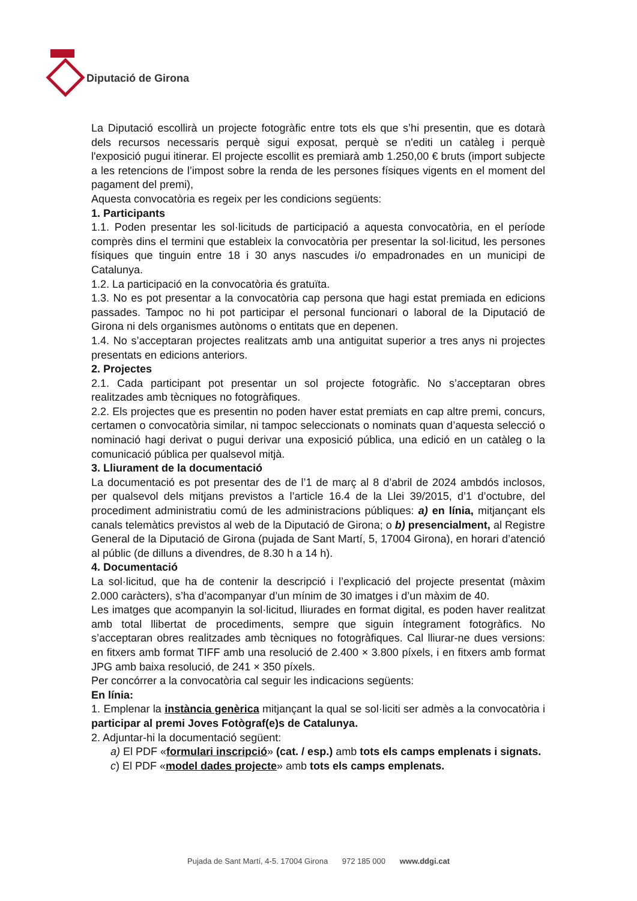Diputació de Girona
La Diputació escollirà un projecte fotogràfic entre tots els que s’hi presentin, que es dotarà dels recursos necessaris perquè sigui exposat, perquè se n'editi un catàleg i perquè l'exposició pugui itinerar. El projecte escollit es premiarà amb 1.250,00 € bruts (import subjecte a les retencions de l’impost sobre la renda de les persones físiques vigents en el moment del pagament del premi),
Aquesta convocatòria es regeix per les condicions següents:
1. Participants
1.1. Poden presentar les sol·licituds de participació a aquesta convocatòria, en el període comprès dins el termini que estableix la convocatòria per presentar la sol·licitud, les persones físiques que tinguin entre 18 i 30 anys nascudes i/o empadronades en un municipi de Catalunya.
1.2. La participació en la convocatòria és gratuïta.
1.3. No es pot presentar a la convocatòria cap persona que hagi estat premiada en edicions passades. Tampoc no hi pot participar el personal funcionari o laboral de la Diputació de Girona ni dels organismes autònoms o entitats que en depenen.
1.4. No s’acceptaran projectes realitzats amb una antiguitat superior a tres anys ni projectes presentats en edicions anteriors.
2. Projectes
2.1. Cada participant pot presentar un sol projecte fotogràfic. No s’acceptaran obres realitzades amb tècniques no fotogràfiques.
2.2. Els projectes que es presentin no poden haver estat premiats en cap altre premi, concurs, certamen o convocatòria similar, ni tampoc seleccionats o nominats quan d’aquesta selecció o nominació hagi derivat o pugui derivar una exposició pública, una edició en un catàleg o la comunicació pública per qualsevol mitjà.
3. Lliurament de la documentació
La documentació es pot presentar des de l’1 de març al 8 d’abril de 2024 ambdós inclosos, per qualsevol dels mitjans previstos a l’article 16.4 de la Llei 39/2015, d’1 d’octubre, del procediment administratiu comú de les administracions públiques: a) en línia, mitjançant els canals telemàtics previstos al web de la Diputació de Girona; o b) presencialment, al Registre General de la Diputació de Girona (pujada de Sant Martí, 5, 17004 Girona), en horari d’atenció al públic (de dilluns a divendres, de 8.30 h a 14 h).
4. Documentació
La sol·licitud, que ha de contenir la descripció i l’explicació del projecte presentat (màxim 2.000 caràcters), s’ha d’acompanyar d’un mínim de 30 imatges i d’un màxim de 40.
Les imatges que acompanyin la sol·licitud, lliurades en format digital, es poden haver realitzat amb total llibertat de procediments, sempre que siguin íntegrament fotogràfics. No s’acceptaran obres realitzades amb tècniques no fotogràfiques. Cal lliurar-ne dues versions: en fitxers amb format TIFF amb una resolució de 2.400 × 3.800 píxels, i en fitxers amb format JPG amb baixa resolució, de 241 × 350 píxels.
Per concórrer a la convocatòria cal seguir les indicacions següents:
En línia:
1. Emplenar la instància genèrica mitjançant la qual se sol·liciti ser admès a la convocatòria i participar al premi Joves Fotògraf(e)s de Catalunya.
2. Adjuntar-hi la documentació següent:
a) El PDF «formulari inscripció» (cat. / esp.) amb tots els camps emplenats i signats.
c) El PDF «model dades projecte» amb tots els camps emplenats.
Pujada de Sant Martí, 4-5. 17004 Girona 972 185 000 www.ddgi.cat